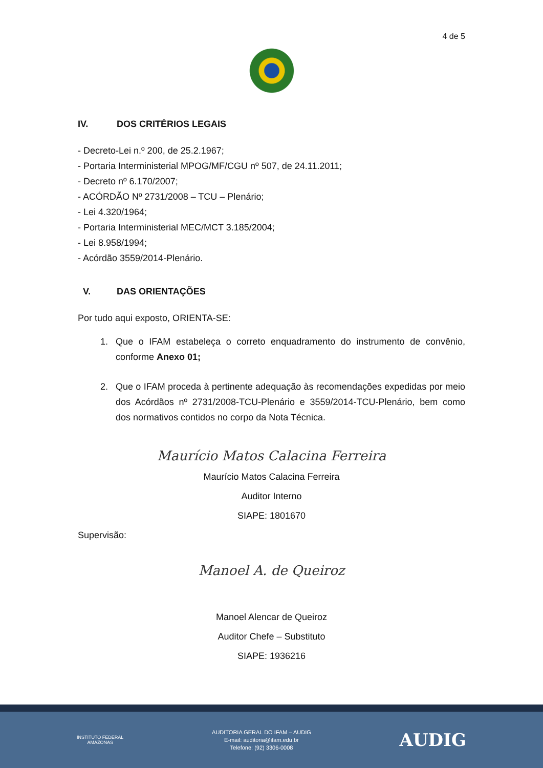4 de 5
IV. DOS CRITÉRIOS LEGAIS
- Decreto-Lei n.º 200, de 25.2.1967;
- Portaria Interministerial MPOG/MF/CGU nº 507, de 24.11.2011;
- Decreto nº 6.170/2007;
- ACÓRDÃO Nº 2731/2008 – TCU – Plenário;
- Lei 4.320/1964;
- Portaria Interministerial MEC/MCT 3.185/2004;
- Lei 8.958/1994;
- Acórdão 3559/2014-Plenário.
V. DAS ORIENTAÇÕES
Por tudo aqui exposto, ORIENTA-SE:
1. Que o IFAM estabeleça o correto enquadramento do instrumento de convênio, conforme Anexo 01;
2. Que o IFAM proceda à pertinente adequação às recomendações expedidas por meio dos Acórdãos nº 2731/2008-TCU-Plenário e 3559/2014-TCU-Plenário, bem como dos normativos contidos no corpo da Nota Técnica.
Maurício Matos Calacina Ferreira
Maurício Matos Calacina Ferreira
Auditor Interno
SIAPE: 1801670
Supervisão:
Manoel A. de Queiroz
Manoel Alencar de Queiroz
Auditor Chefe – Substituto
SIAPE: 1936216
INSTITUTO FEDERAL
AMAZONAS
AUDITORIA GERAL DO IFAM – AUDIG
E-mail: auditoria@ifam.edu.br
Telefone: (92) 3306-0008
AUDIG